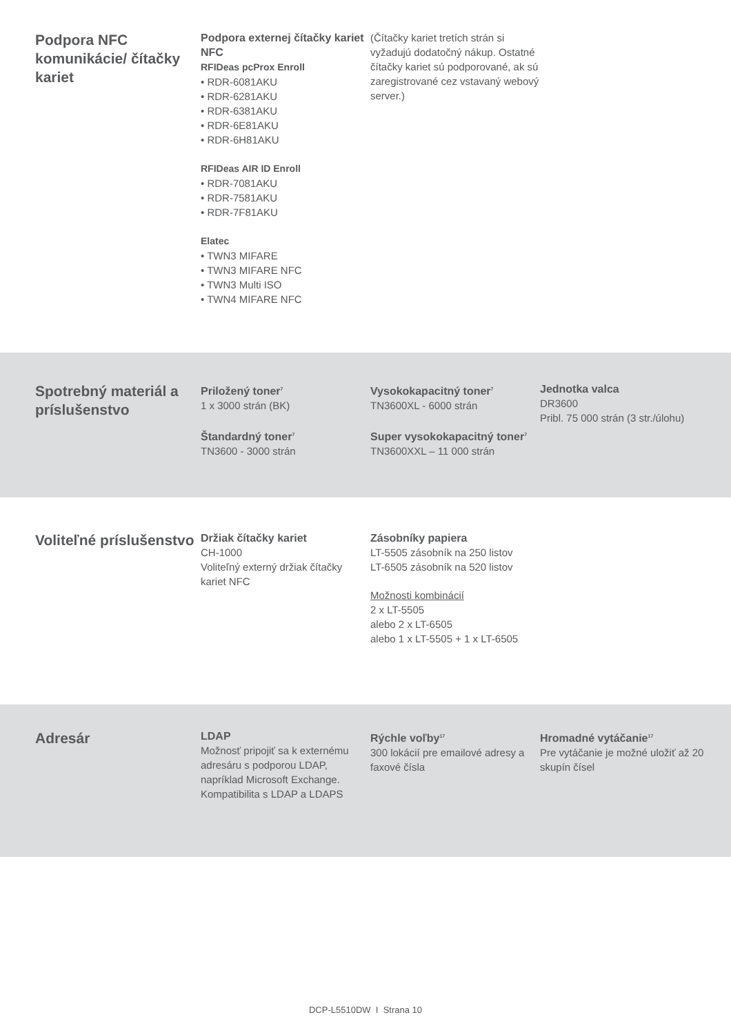Podpora NFC komunikácie/ čítačky kariet
Podpora externej čítačky kariet NFC
RFIDeas pcProx Enroll
• RDR-6081AKU
• RDR-6281AKU
• RDR-6381AKU
• RDR-6E81AKU
• RDR-6H81AKU
RFIDeas AIR ID Enroll
• RDR-7081AKU
• RDR-7581AKU
• RDR-7F81AKU
Elatec
• TWN3 MIFARE
• TWN3 MIFARE NFC
• TWN3 Multi ISO
• TWN4 MIFARE NFC
(Čítačky kariet tretích strán si vyžadujú dodatočný nákup. Ostatné čítačky kariet sú podporované, ak sú zaregistrované cez vstavaný webový server.)
Spotrebný materiál a príslušenstvo
Priložený toner<sup>7</sup>
1 x 3000 strán (BK)
Štandardný toner<sup>7</sup>
TN3600 - 3000 strán
Vysokokapacitný toner<sup>7</sup>
TN3600XL - 6000 strán
Super vysokokapacitný toner<sup>7</sup>
TN3600XXL – 11 000 strán
Jednotka valca
DR3600
Pribl. 75 000 strán (3 str./úlohu)
Voliteľné príslušenstvo
Držiak čítačky kariet
CH-1000
Voliteľný externý držiak čítačky kariet NFC
Zásobníky papiera
LT-5505 zásobník na 250 listov
LT-6505 zásobník na 520 listov
Možnosti kombinácií
2 x LT-5505
alebo 2 x LT-6505
alebo 1 x LT-5505 + 1 x LT-6505
Adresár
LDAP
Možnosť pripojiť sa k externému adresáru s podporou LDAP, napríklad Microsoft Exchange. Kompatibilita s LDAP a LDAPS
Rýchle voľby<sup>17</sup>
300 lokácií pre emailové adresy a faxové čísla
Hromadné vytáčanie<sup>17</sup>
Pre vytáčanie je možné uložiť až 20 skupín čísel
DCP-L5510DW I Strana 10